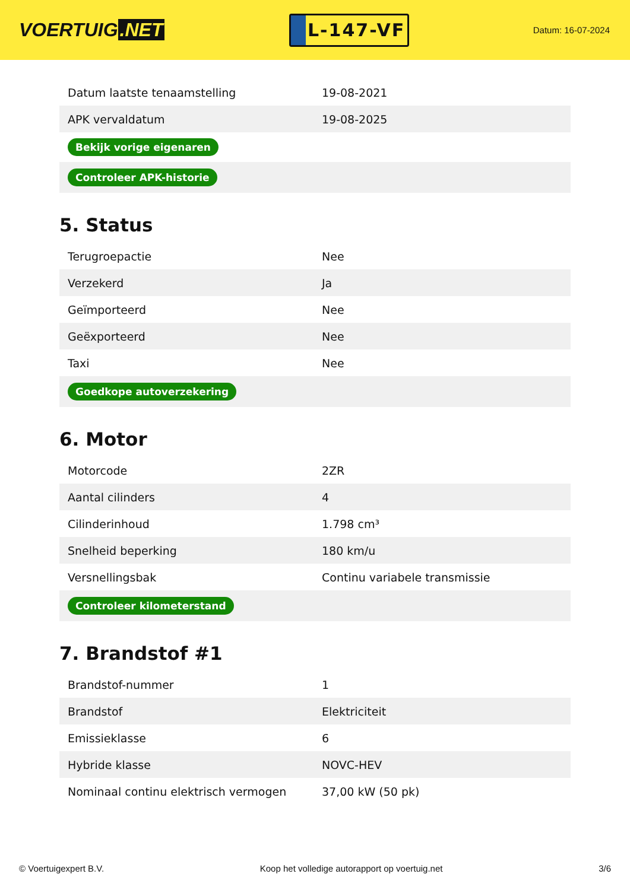VOERTUIG.NET
L-147-VF
Datum: 16-07-2024
| Datum laatste tenaamstelling | 19-08-2021 |
| APK vervaldatum | 19-08-2025 |
| Bekijk vorige eigenaren | |
| Controleer APK-historie | |
5. Status
| Terugroepactie | Nee |
| Verzekerd | Ja |
| Geïmporteerd | Nee |
| Geëxporteerd | Nee |
| Taxi | Nee |
| Goedkope autoverzekering | |
6. Motor
| Motorcode | 2ZR |
| Aantal cilinders | 4 |
| Cilinderinhoud | 1.798 cm³ |
| Snelheid beperking | 180 km/u |
| Versnellingsbak | Continu variabele transmissie |
| Controleer kilometerstand | |
7. Brandstof #1
| Brandstof-nummer | 1 |
| Brandstof | Elektriciteit |
| Emissieklasse | 6 |
| Hybride klasse | NOVC-HEV |
| Nominaal continu elektrisch vermogen | 37,00 kW (50 pk) |
© Voertuigexpert B.V. Koop het volledige autorapport op voertuig.net 3/6